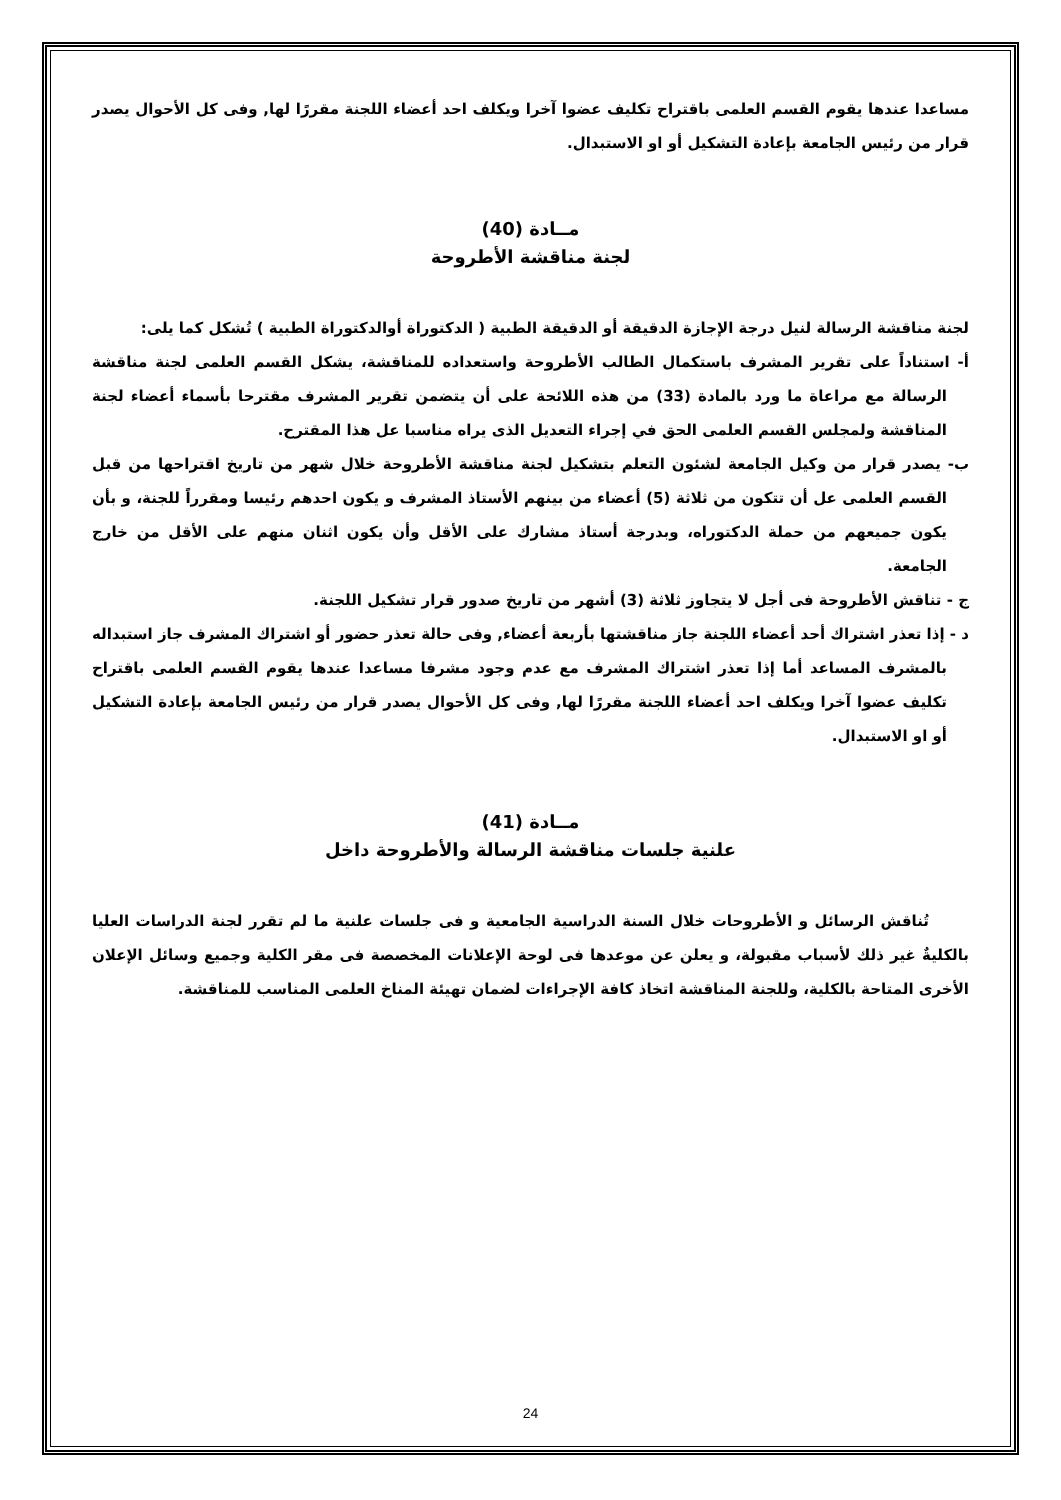مساعدا عندها يقوم القسم العلمى باقتراح تكليف عضوا آخرا ويكلف احد أعضاء اللجنة مقررًا لها, وفى كل الأحوال يصدر قرار من رئيس الجامعة بإعادة التشكيل أو او الاستبدال.
مــادة (40)
لجنة مناقشة الأطروحة
لجنة مناقشة الرسالة لنيل درجة الإجازة الدقيقة أو الدقيقة الطبية ( الدكتوراة أوالدكتوراة الطبية ) تُشكل كما يلى:
أ- استناداً على تقرير المشرف باستكمال الطالب الأطروحة واستعداده للمناقشة، يشكل القسم العلمى لجنة مناقشة الرسالة مع مراعاة ما ورد بالمادة (33) من هذه اللائحة على أن يتضمن تقرير المشرف مقترحا بأسماء أعضاء لجنة المناقشة ولمجلس القسم العلمى الحق في إجراء التعديل الذى يراه مناسبا عل هذا المقترح.
ب- يصدر قرار من وكيل الجامعة لشئون التعلم بتشكيل لجنة مناقشة الأطروحة خلال شهر من تاريخ اقتراحها من قبل القسم العلمى عل أن تتكون من ثلاثة (5) أعضاء من بينهم الأستاذ المشرف و يكون احدهم رئيسا ومقرراً للجنة، و بأن يكون جميعهم من حملة الدكتوراه، وبدرجة أستاذ مشارك على الأقل وأن يكون اثنان منهم على الأقل من خارج الجامعة.
ج - تناقش الأطروحة فى أجل لا يتجاوز ثلاثة (3) أشهر من تاريخ صدور قرار تشكيل اللجنة.
د - إذا تعذر اشتراك أحد أعضاء اللجنة جاز مناقشتها بأربعة أعضاء, وفى حالة تعذر حضور أو اشتراك المشرف جاز استبداله بالمشرف المساعد أما إذا تعذر اشتراك المشرف مع عدم وجود مشرفا مساعدا عندها يقوم القسم العلمى باقتراح تكليف عضوا آخرا ويكلف احد أعضاء اللجنة مقررًا لها, وفى كل الأحوال يصدر قرار من رئيس الجامعة بإعادة التشكيل أو او الاستبدال.
مــادة (41)
علنية جلسات مناقشة الرسالة والأطروحة داخل
تُناقش الرسائل و الأطروحات خلال السنة الدراسية الجامعية و فى جلسات علنية ما لم تقرر لجنة الدراسات العليا بالكليةٌ غير ذلك لأسباب مقبولة، و يعلن عن موعدها فى لوحة الإعلانات المخصصة فى مقر الكلية وجميع وسائل الإعلان الأخرى المتاحة بالكلية، وللجنة المناقشة اتخاذ كافة الإجراءات لضمان تهيئة المناخ العلمى المناسب للمناقشة.
24